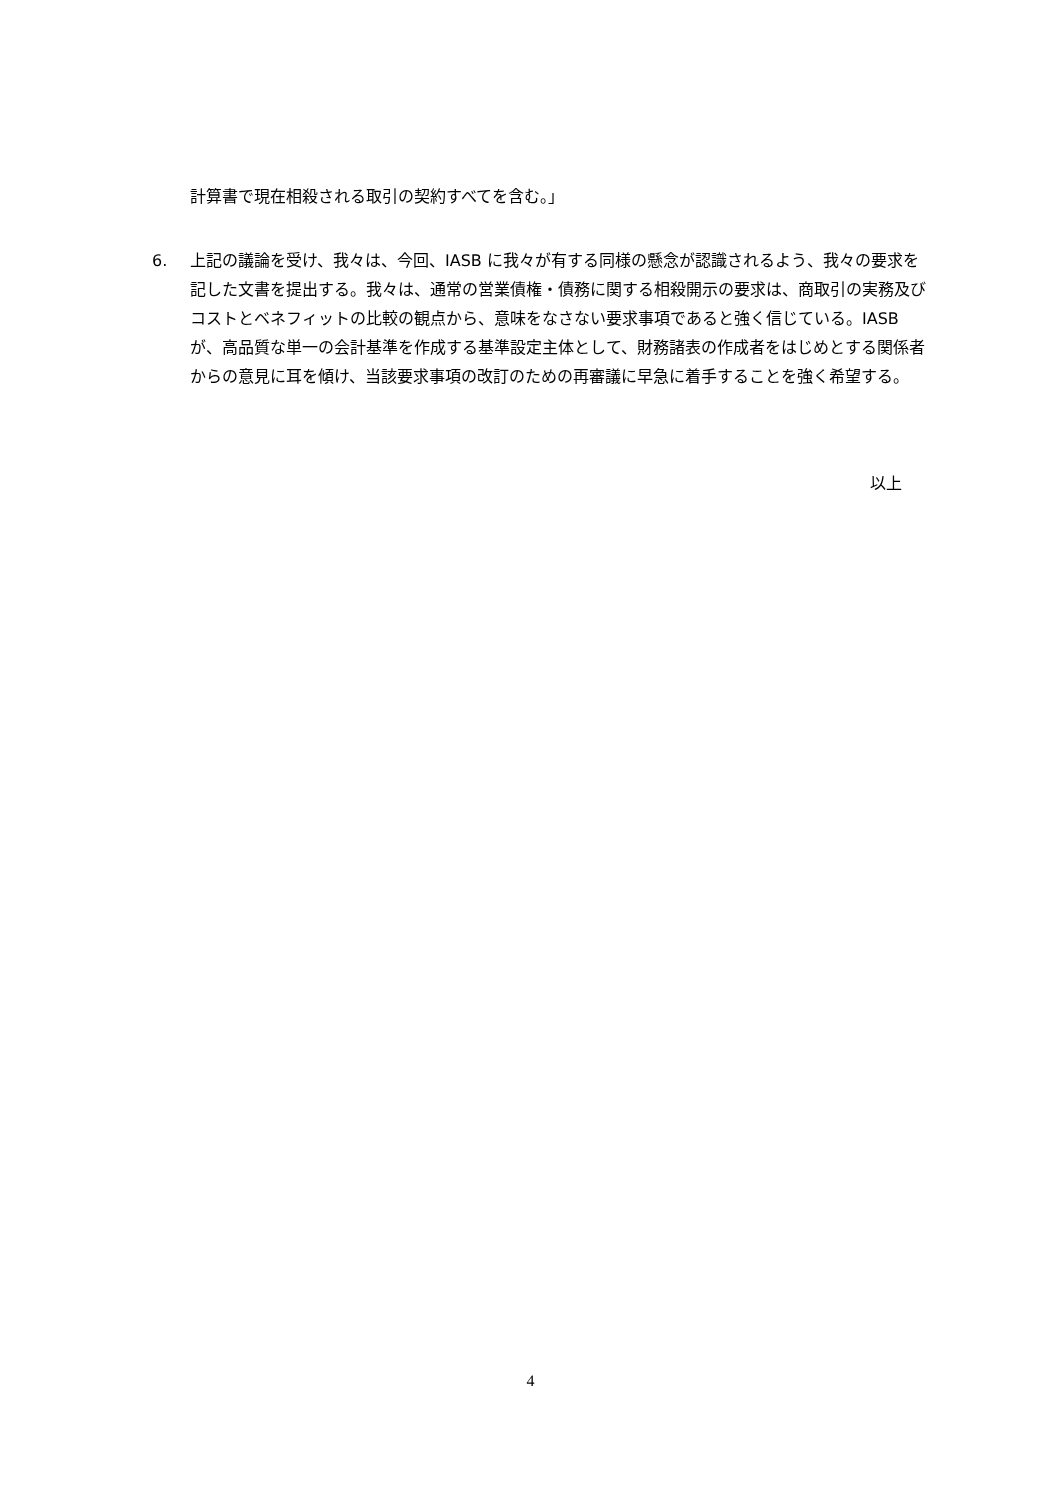計算書で現在相殺される取引の契約すべてを含む。」
6. 上記の議論を受け、我々は、今回、IASB に我々が有する同様の懸念が認識されるよう、我々の要求を記した文書を提出する。我々は、通常の営業債権・債務に関する相殺開示の要求は、商取引の実務及びコストとベネフィットの比較の観点から、意味をなさない要求事項であると強く信じている。IASB が、高品質な単一の会計基準を作成する基準設定主体として、財務諸表の作成者をはじめとする関係者からの意見に耳を傾け、当該要求事項の改訂のための再審議に早急に着手することを強く希望する。
以上
4